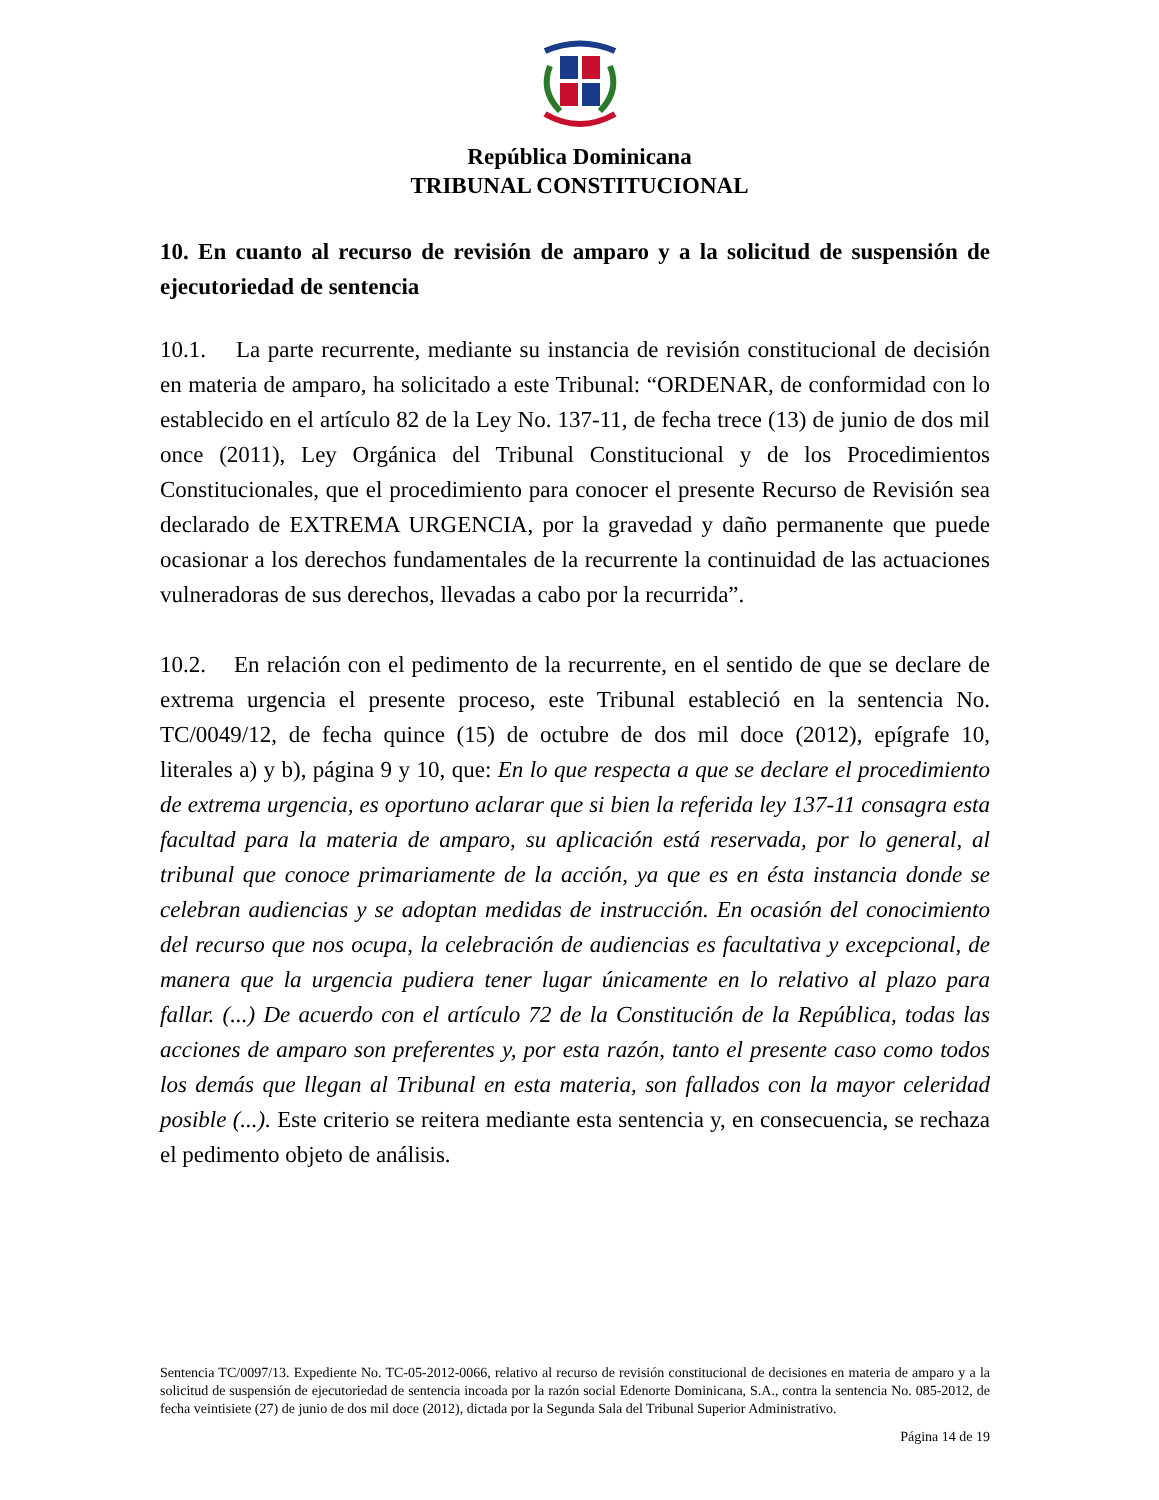República Dominicana
TRIBUNAL CONSTITUCIONAL
10. En cuanto al recurso de revisión de amparo y a la solicitud de suspensión de ejecutoriedad de sentencia
10.1. La parte recurrente, mediante su instancia de revisión constitucional de decisión en materia de amparo, ha solicitado a este Tribunal: “ORDENAR, de conformidad con lo establecido en el artículo 82 de la Ley No. 137-11, de fecha trece (13) de junio de dos mil once (2011), Ley Orgánica del Tribunal Constitucional y de los Procedimientos Constitucionales, que el procedimiento para conocer el presente Recurso de Revisión sea declarado de EXTREMA URGENCIA, por la gravedad y daño permanente que puede ocasionar a los derechos fundamentales de la recurrente la continuidad de las actuaciones vulneradoras de sus derechos, llevadas a cabo por la recurrida”.
10.2. En relación con el pedimento de la recurrente, en el sentido de que se declare de extrema urgencia el presente proceso, este Tribunal estableció en la sentencia No. TC/0049/12, de fecha quince (15) de octubre de dos mil doce (2012), epígrafe 10, literales a) y b), página 9 y 10, que: En lo que respecta a que se declare el procedimiento de extrema urgencia, es oportuno aclarar que si bien la referida ley 137-11 consagra esta facultad para la materia de amparo, su aplicación está reservada, por lo general, al tribunal que conoce primariamente de la acción, ya que es en ésta instancia donde se celebran audiencias y se adoptan medidas de instrucción. En ocasión del conocimiento del recurso que nos ocupa, la celebración de audiencias es facultativa y excepcional, de manera que la urgencia pudiera tener lugar únicamente en lo relativo al plazo para fallar. (...) De acuerdo con el artículo 72 de la Constitución de la República, todas las acciones de amparo son preferentes y, por esta razón, tanto el presente caso como todos los demás que llegan al Tribunal en esta materia, son fallados con la mayor celeridad posible (...). Este criterio se reitera mediante esta sentencia y, en consecuencia, se rechaza el pedimento objeto de análisis.
Sentencia TC/0097/13. Expediente No. TC-05-2012-0066, relativo al recurso de revisión constitucional de decisiones en materia de amparo y a la solicitud de suspensión de ejecutoriedad de sentencia incoada por la razón social Edenorte Dominicana, S.A., contra la sentencia No. 085-2012, de fecha veintisiete (27) de junio de dos mil doce (2012), dictada por la Segunda Sala del Tribunal Superior Administrativo.
Página 14 de 19